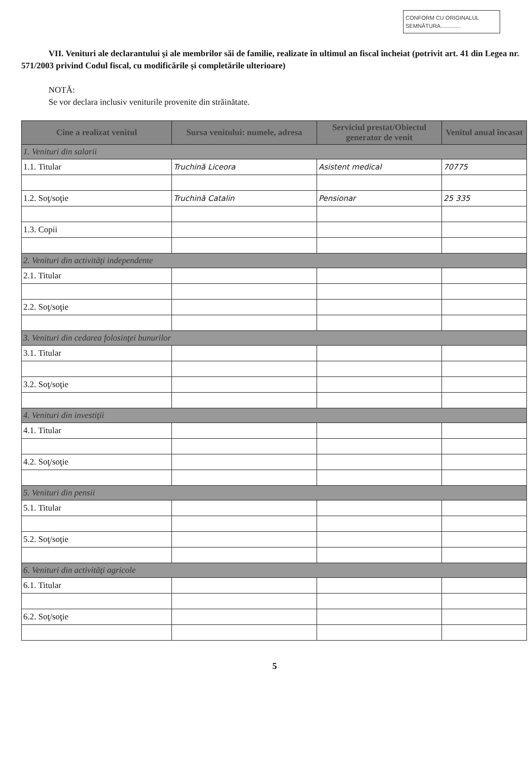CONFORM CU ORIGINALUL
SEMNĂTURA.............
VII. Venituri ale declarantului şi ale membrilor săi de familie, realizate în ultimul an fiscal încheiat (potrivit art. 41 din Legea nr. 571/2003 privind Codul fiscal, cu modificările şi completările ulterioare)
NOTĂ:
Se vor declara inclusiv veniturile provenite din străinătate.
| Cine a realizat venitul | Sursa venitului: numele, adresa | Serviciul prestat/Obiectul generator de venit | Venitul anual încasat |
| --- | --- | --- | --- |
| 1. Venituri din salarii | | | |
| 1.1. Titular | Truchină Liceora | Asistent medical | 70775 |
| 1.2. Soţ/soţie | Truchină Catalin | Pensionar | 25 335 |
| 1.3. Copii | | | |
| 2. Venituri din activităţi independente | | | |
| 2.1. Titular | | | |
| 2.2. Soţ/soţie | | | |
| 3. Venituri din cedarea folosinţei bunurilor | | | |
| 3.1. Titular | | | |
| 3.2. Soţ/soţie | | | |
| 4. Venituri din investiţii | | | |
| 4.1. Titular | | | |
| 4.2. Soţ/soţie | | | |
| 5. Venituri din pensii | | | |
| 5.1. Titular | | | |
| 5.2. Soţ/soţie | | | |
| 6. Venituri din activităţi agricole | | | |
| 6.1. Titular | | | |
| 6.2. Soţ/soţie | | | |
5